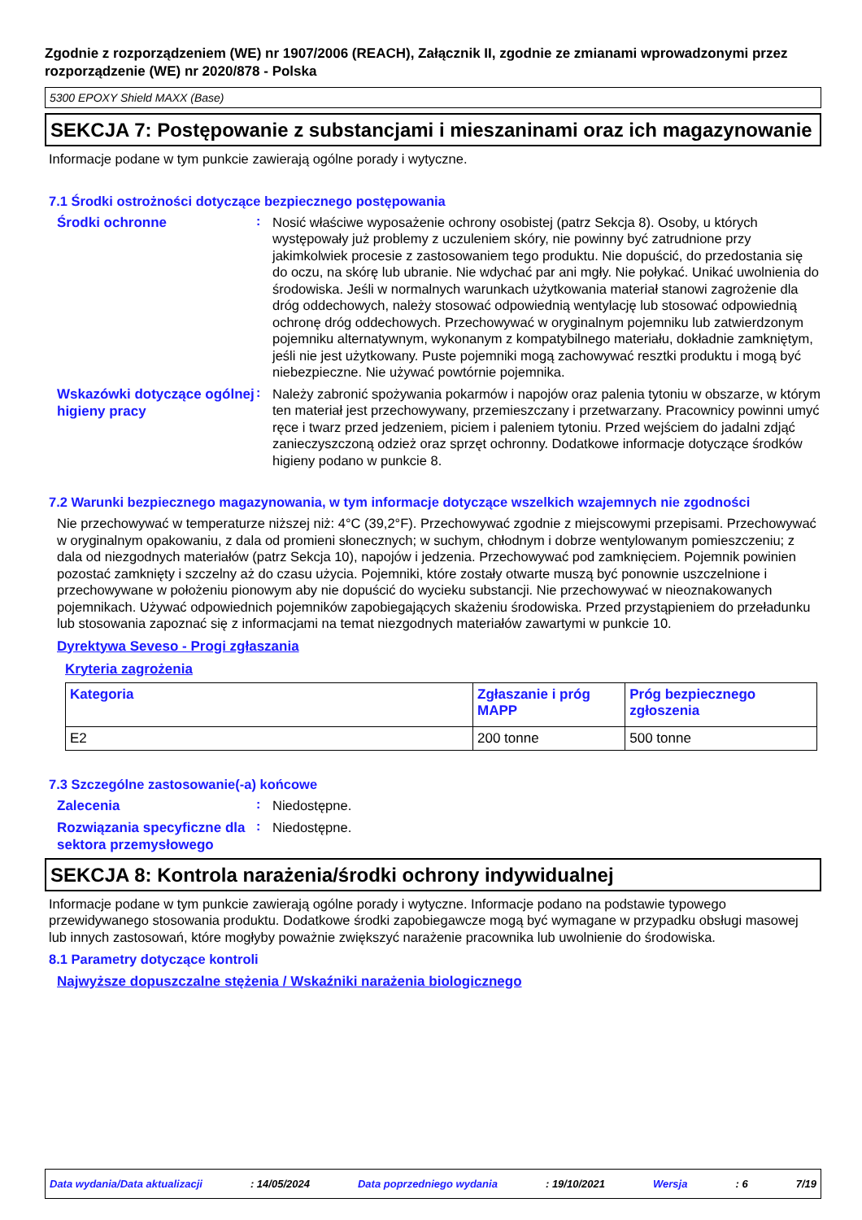Zgodnie z rozporządzeniem (WE) nr 1907/2006 (REACH), Załącznik II, zgodnie ze zmianami wprowadzonymi przez rozporządzenie (WE) nr 2020/878 - Polska
5300 EPOXY Shield MAXX (Base)
SEKCJA 7: Postępowanie z substancjami i mieszaninami oraz ich magazynowanie
Informacje podane w tym punkcie zawierają ogólne porady i wytyczne.
7.1 Środki ostrożności dotyczące bezpiecznego postępowania
Środki ochronne
:
Nosić właściwe wyposażenie ochrony osobistej (patrz Sekcja 8). Osoby, u których występowały już problemy z uczuleniem skóry, nie powinny być zatrudnione przy jakimkolwiek procesie z zastosowaniem tego produktu. Nie dopuścić, do przedostania się do oczu, na skórę lub ubranie. Nie wdychać par ani mgły. Nie połykać. Unikać uwolnienia do środowiska. Jeśli w normalnych warunkach użytkowania materiał stanowi zagrożenie dla dróg oddechowych, należy stosować odpowiednią wentylację lub stosować odpowiednią ochronę dróg oddechowych. Przechowywać w oryginalnym pojemniku lub zatwierdzonym pojemniku alternatywnym, wykonanym z kompatybilnego materiału, dokładnie zamkniętym, jeśli nie jest użytkowany. Puste pojemniki mogą zachowywać resztki produktu i mogą być niebezpieczne. Nie używać powtórnie pojemnika.
Wskazówki dotyczące ogólnej higieny pracy
:
Należy zabronić spożywania pokarmów i napojów oraz palenia tytoniu w obszarze, w którym ten materiał jest przechowywany, przemieszczany i przetwarzany. Pracownicy powinni umyć ręce i twarz przed jedzeniem, piciem i paleniem tytoniu. Przed wejściem do jadalni zdjąć zanieczyszczoną odzież oraz sprzęt ochronny. Dodatkowe informacje dotyczące środków higieny podano w punkcie 8.
7.2 Warunki bezpiecznego magazynowania, w tym informacje dotyczące wszelkich wzajemnych nie zgodności
Nie przechowywać w temperaturze niższej niż: 4°C (39,2°F). Przechowywać zgodnie z miejscowymi przepisami. Przechowywać w oryginalnym opakowaniu, z dala od promieni słonecznych; w suchym, chłodnym i dobrze wentylowanym pomieszczeniu; z dala od niezgodnych materiałów (patrz Sekcja 10), napojów i jedzenia. Przechowywać pod zamknięciem. Pojemnik powinien pozostać zamknięty i szczelny aż do czasu użycia. Pojemniki, które zostały otwarte muszą być ponownie uszczelnione i przechowywane w położeniu pionowym aby nie dopuścić do wycieku substancji. Nie przechowywać w nieoznakowanych pojemnikach. Używać odpowiednich pojemników zapobiegających skażeniu środowiska. Przed przystąpieniem do przeładunku lub stosowania zapoznać się z informacjami na temat niezgodnych materiałów zawartymi w punkcie 10.
Dyrektywa Seveso - Progi zgłaszania
Kryteria zagrożenia
| Kategoria | Zgłaszanie i próg MAPP | Próg bezpiecznego zgłoszenia |
| --- | --- | --- |
| E2 | 200 tonne | 500 tonne |
7.3 Szczególne zastosowanie(-a) końcowe
Zalecenia
:
Niedostępne.
Rozwiązania specyficzne dla sektora przemysłowego
:
Niedostępne.
SEKCJA 8: Kontrola narażenia/środki ochrony indywidualnej
Informacje podane w tym punkcie zawierają ogólne porady i wytyczne. Informacje podano na podstawie typowego przewidywanego stosowania produktu. Dodatkowe środki zapobiegawcze mogą być wymagane w przypadku obsługi masowej lub innych zastosowań, które mogłyby poważnie zwiększyć narażenie pracownika lub uwolnienie do środowiska.
8.1 Parametry dotyczące kontroli
Najwyższe dopuszczalne stężenia / Wskaźniki narażenia biologicznego
Data wydania/Data aktualizacji : 14/05/2024 Data poprzedniego wydania : 19/10/2021 Wersja : 6 7/19